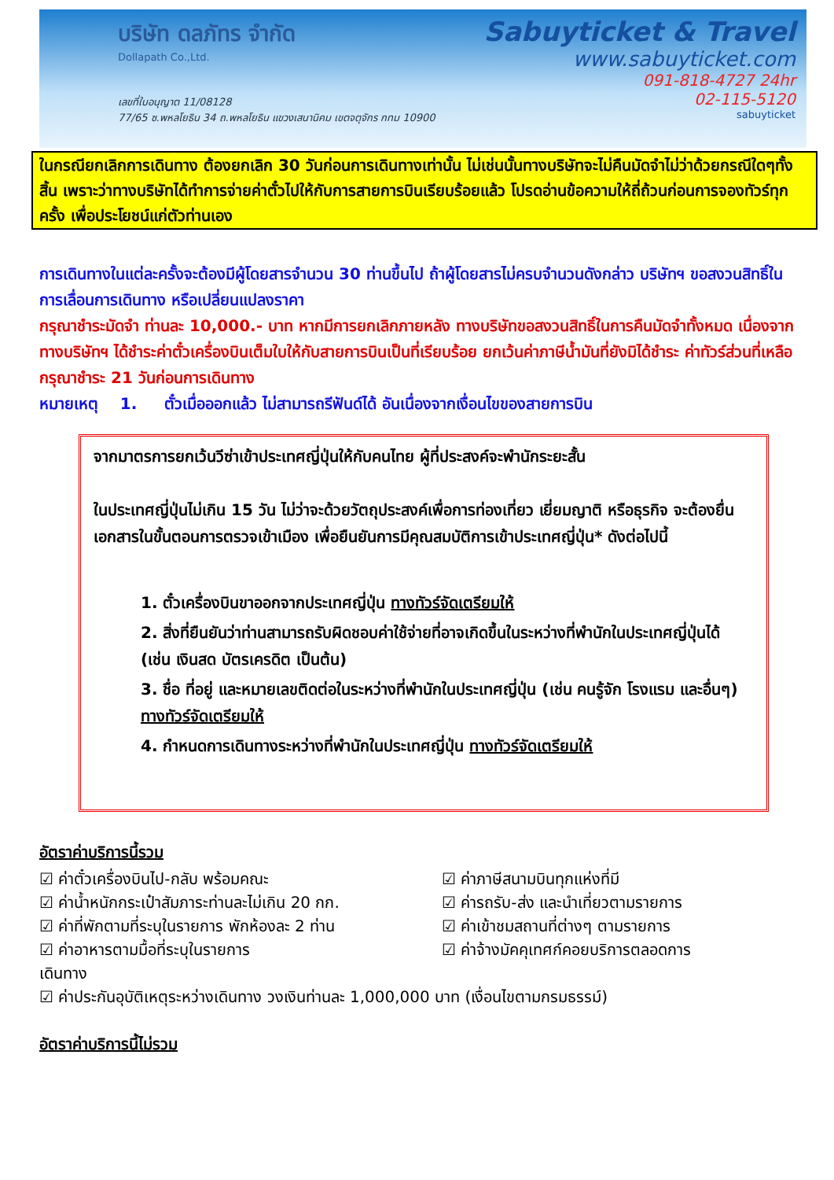บริษัท ดลภัทร จำกัด
Dollapath Co.,Ltd.
เลขที่ใบอนุญาต 11/08128
77/65 ซ.พหลโยธิน 34 ถ.พหลโยธิน แขวงเสนานิคม เขตจตุจักร กทม 10900
Sabuyticket & Travel
www.sabuyticket.com
091-818-4727 24hr
02-115-5120
sabuyticket
ในกรณียกเลิกการเดินทาง ต้องยกเลิก 30 วันก่อนการเดินทางเท่านั้น ไม่เช่นนั้นทางบริษัทจะไม่คืนมัดจำไม่ว่าด้วยกรณีใดๆทั้งสิ้น เพราะว่าทางบริษัทได้ทำการจ่ายค่าตั๋วไปให้กับการสายการบินเรียบร้อยแล้ว โปรดอ่านข้อความให้ถี่ถ้วนก่อนการจองทัวร์ทุกครั้ง เพื่อประโยชน์แก่ตัวท่านเอง
การเดินทางในแต่ละครั้งจะต้องมีผู้โดยสารจำนวน 30 ท่านขึ้นไป ถ้าผู้โดยสารไม่ครบจำนวนดังกล่าว บริษัทฯ ขอสงวนสิทธิ์ในการเลื่อนการเดินทาง หรือเปลี่ยนแปลงราคา
กรุณาชำระมัดจำ ท่านละ 10,000.- บาท หากมีการยกเลิกภายหลัง ทางบริษัทขอสงวนสิทธิ์ในการคืนมัดจำทั้งหมด เนื่องจากทางบริษัทฯ ได้ชำระค่าตั๋วเครื่องบินเต็มใบให้กับสายการบินเป็นที่เรียบร้อย ยกเว้นค่าภาษีน้ำมันที่ยังมิได้ชำระ ค่าทัวร์ส่วนที่เหลือ กรุณาชำระ 21 วันก่อนการเดินทาง
หมายเหตุ 1. ตั๋วเมื่อออกแล้ว ไม่สามารถรีฟันด์ได้ อันเนื่องจากเงื่อนไขของสายการบิน
จากมาตรการยกเว้นวีซ่าเข้าประเทศญี่ปุ่นให้กับคนไทย ผู้ที่ประสงค์จะพำนักระยะสั้น
ในประเทศญี่ปุ่นไม่เกิน 15 วัน ไม่ว่าจะด้วยวัตถุประสงค์เพื่อการท่องเที่ยว เยี่ยมญาติ หรือธุรกิจ จะต้องยื่นเอกสารในขั้นตอนการตรวจเข้าเมือง เพื่อยืนยันการมีคุณสมบัติการเข้าประเทศญี่ปุ่น* ดังต่อไปนี้
1. ตั๋วเครื่องบินขาออกจากประเทศญี่ปุ่น ทางทัวร์จัดเตรียมให้
2. สิ่งที่ยืนยันว่าท่านสามารถรับผิดชอบค่าใช้จ่ายที่อาจเกิดขึ้นในระหว่างที่พำนักในประเทศญี่ปุ่นได้ (เช่น เงินสด บัตรเครดิต เป็นต้น)
3. ชื่อ ที่อยู่ และหมายเลขติดต่อในระหว่างที่พำนักในประเทศญี่ปุ่น (เช่น คนรู้จัก โรงแรม และอื่นๆ) ทางทัวร์จัดเตรียมให้
4. กำหนดการเดินทางระหว่างที่พำนักในประเทศญี่ปุ่น ทางทัวร์จัดเตรียมให้
อัตราค่าบริการนี้รวม
☑ ค่าตั๋วเครื่องบินไป-กลับ พร้อมคณะ
☑ ค่าภาษีสนามบินทุกแห่งที่มี
☑ ค่าน้ำหนักกระเป๋าสัมภาระท่านละไม่เกิน 20 กก.
☑ ค่ารถรับ-ส่ง และนำเที่ยวตามรายการ
☑ ค่าที่พักตามที่ระบุในรายการ พักห้องละ 2 ท่าน
☑ ค่าเข้าชมสถานที่ต่างๆ ตามรายการ
☑ ค่าอาหารตามมื้อที่ระบุในรายการ
☑ ค่าจ้างมัคคุเทศก์คอยบริการตลอดการ
เดินทาง
☑ ค่าประกันอุบัติเหตุระหว่างเดินทาง วงเงินท่านละ 1,000,000 บาท (เงื่อนไขตามกรมธรรม์)
อัตราค่าบริการนี้ไม่รวม